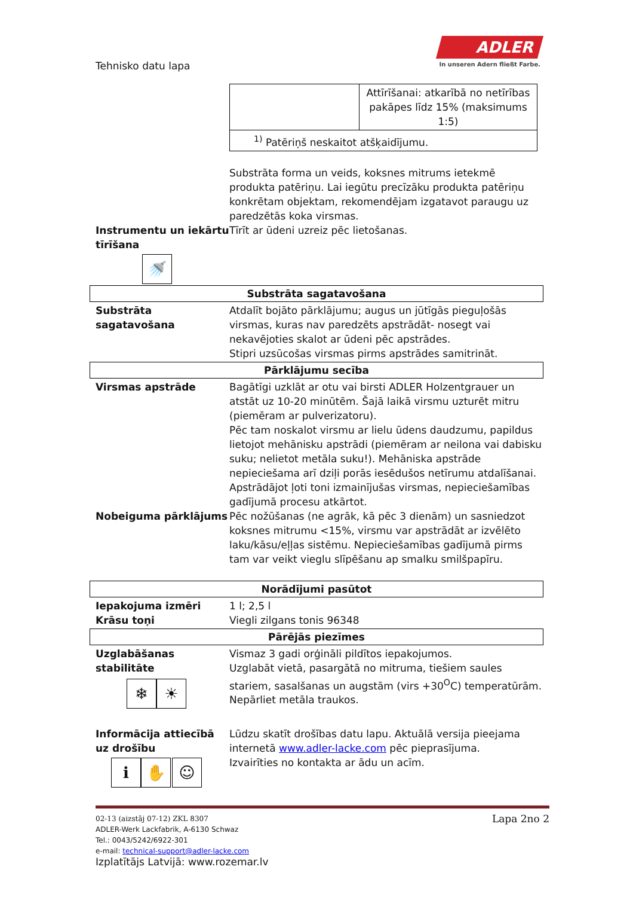Tehnisko datu lapa
ADLER
In unseren Adern fließt Farbe.
| | Attīrīšanai: atkarībā no netīrības pakāpes līdz 15% (maksimums 1:5) |
| <sup>1)</sup> Patēriņš neskaitot atšķaidījumu. | |
Substrāta forma un veids, koksnes mitrums ietekmē produkta patēriņu. Lai iegūtu precīzāku produkta patēriņu konkrētam objektam, rekomendējam izgatavot paraugu uz paredzētās koka virsmas.
Instrumentu un iekārtu tīrīšana
🚿
Tīrīt ar ūdeni uzreiz pēc lietošanas.
Substrāta sagatavošana
Substrāta sagatavošana
Atdalīt bojāto pārklājumu; augus un jūtīgās pieguļošās virsmas, kuras nav paredzēts apstrādāt- nosegt vai nekavējoties skalot ar ūdeni pēc apstrādes.
Stipri uzsūcošas virsmas pirms apstrādes samitrināt.
Pārklājumu secība
Virsmas apstrāde Bagātīgi uzklāt ar otu vai birsti ADLER Holzentgrauer un atstāt uz 10-20 minūtēm. Šajā laikā virsmu uzturēt mitru (piemēram ar pulverizatoru).
Pēc tam noskalot virsmu ar lielu ūdens daudzumu, papildus lietojot mehānisku apstrādi (piemēram ar neilona vai dabisku suku; nelietot metāla suku!). Mehāniska apstrāde nepieciešama arī dziļi porās iesēdušos netīrumu atdalīšanai.
Apstrādājot ļoti toni izmainījušas virsmas, nepieciešamības gadījumā procesu atkārtot.
Nobeiguma pārklājums Pēc nožūšanas (ne agrāk, kā pēc 3 dienām) un sasniedzot koksnes mitrumu <15%, virsmu var apstrādāt ar izvēlēto laku/kāsu/eļļas sistēmu. Nepieciešamības gadījumā pirms tam var veikt vieglu slīpēšanu ap smalku smilšpapīru.
Norādījumi pasūtot
Iepakojuma izmēri 1 l; 2,5 l
Krāsu toņi Viegli zilgans tonis 96348
Pārējās piezīmes
Uzglabāšanas stabilitāte
❄ ☀
Vismaz 3 gadi orģināli pildītos iepakojumos.
Uzglabāt vietā, pasargātā no mitruma, tiešiem saules stariem, sasalšanas un augstām (virs +30<sup>O</sup>C) temperatūrām.
Nepārliet metāla traukos.
Informācija attiecībā uz drošību
ℹ ✋ ☺
Lūdzu skatīt drošības datu lapu. Aktuālā versija pieejama internetā www.adler-lacke.com pēc pieprasījuma.
Izvairīties no kontakta ar ādu un acīm.
02-13 (aizstāj 07-12) ZKL 8307 Lapa 2no 2
ADLER-Werk Lackfabrik, A-6130 Schwaz
Tel.: 0043/5242/6922-301
e-mail: technical-support@adler-lacke.com
Izplatītājs Latvijā: www.rozemar.lv